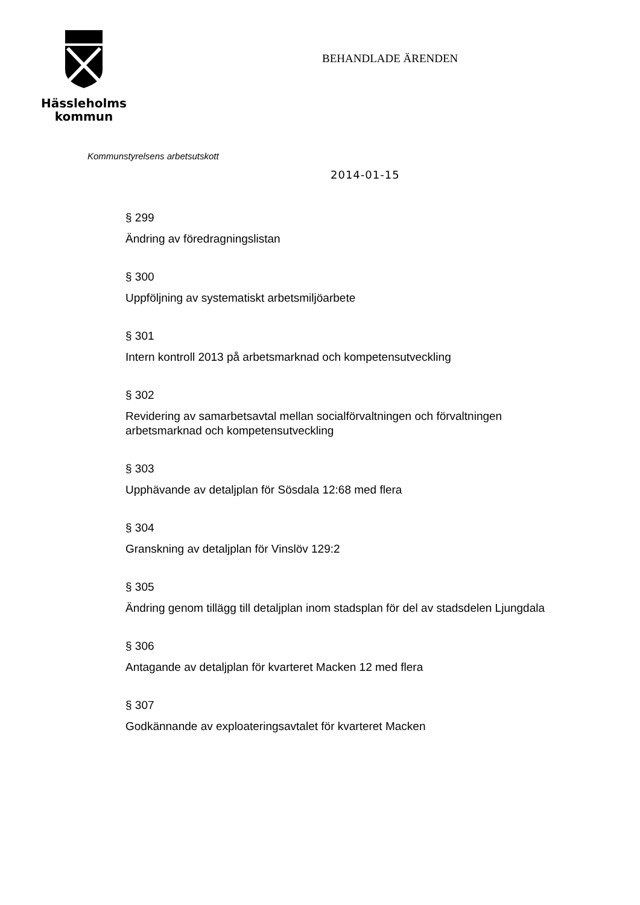Hässleholms
kommun
BEHANDLADE ÄRENDEN
Kommunstyrelsens arbetsutskott
2014-01-15
§ 299
Ändring av föredragningslistan
§ 300
Uppföljning av systematiskt arbetsmiljöarbete
§ 301
Intern kontroll 2013 på arbetsmarknad och kompetensutveckling
§ 302
Revidering av samarbetsavtal mellan socialförvaltningen och förvaltningen arbetsmarknad och kompetensutveckling
§ 303
Upphävande av detaljplan för Sösdala 12:68 med flera
§ 304
Granskning av detaljplan för Vinslöv 129:2
§ 305
Ändring genom tillägg till detaljplan inom stadsplan för del av stadsdelen Ljungdala
§ 306
Antagande av detaljplan för kvarteret Macken 12 med flera
§ 307
Godkännande av exploateringsavtalet för kvarteret Macken